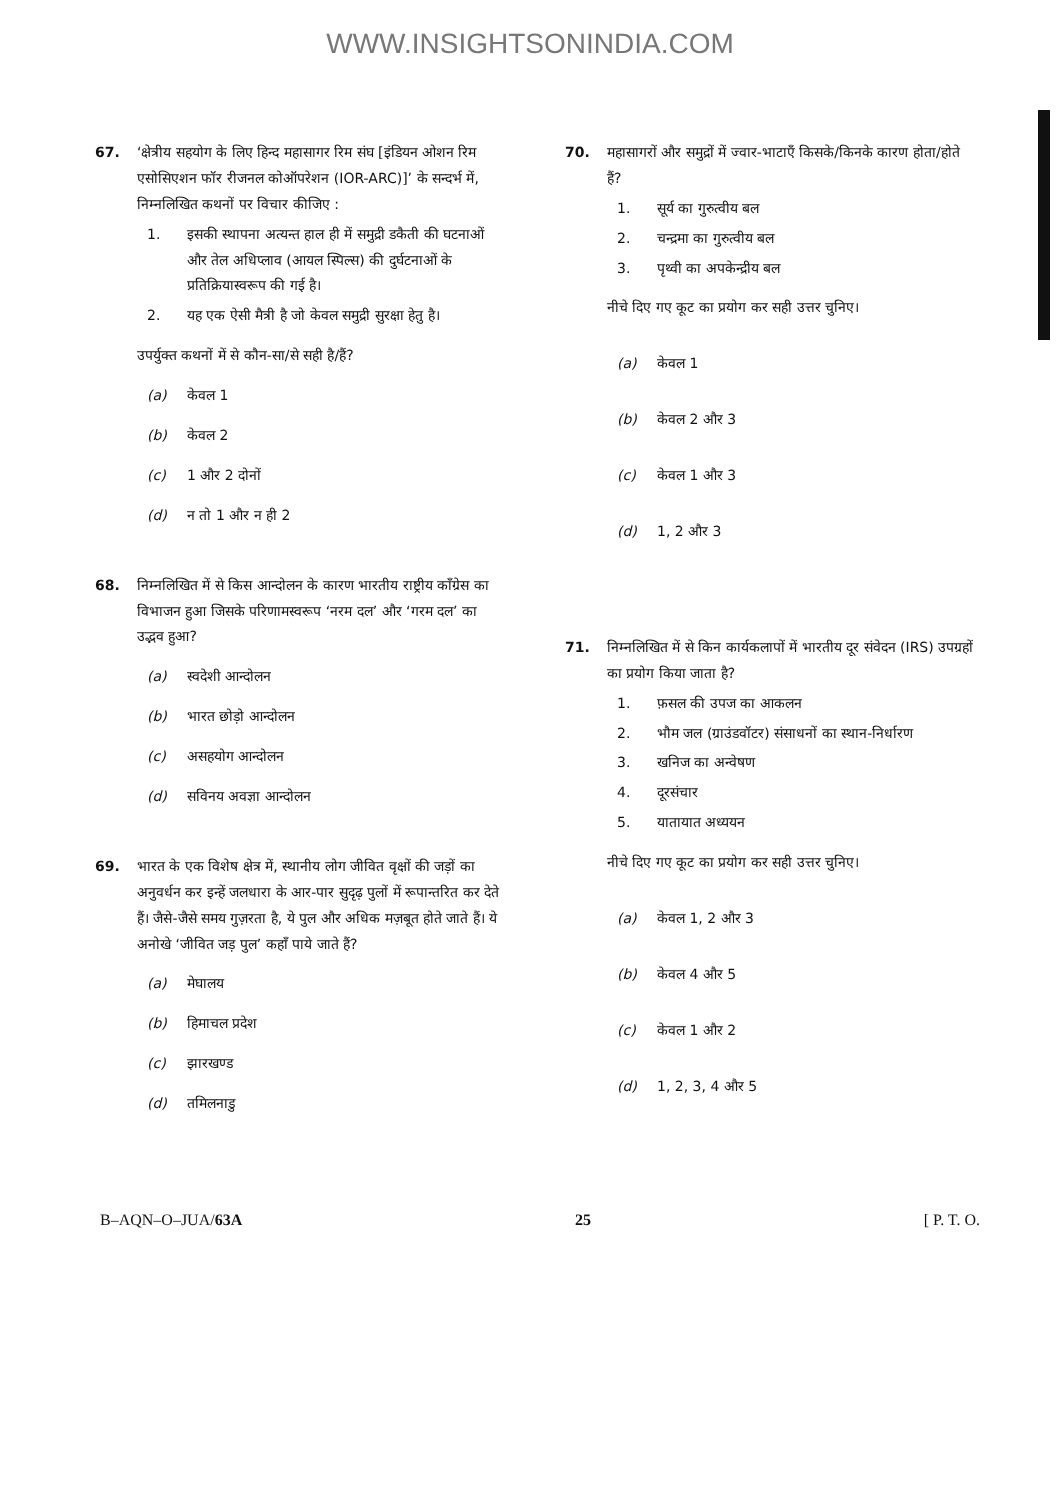WWW.INSIGHTSONINDIA.COM
67. ‘क्षेत्रीय सहयोग के लिए हिन्द महासागर रिम संघ [इंडियन ओशन रिम एसोसिएशन फॉर रीजनल कोऑपरेशन (IOR-ARC)]’ के सन्दर्भ में, निम्नलिखित कथनों पर विचार कीजिए :
1. इसकी स्थापना अत्यन्त हाल ही में समुद्री डकैती की घटनाओं और तेल अधिप्लाव (आयल स्पिल्स) की दुर्घटनाओं के प्रतिक्रियास्वरूप की गई है।
2. यह एक ऐसी मैत्री है जो केवल समुद्री सुरक्षा हेतु है।
उपर्युक्त कथनों में से कौन-सा/से सही है/हैं?
(a) केवल 1
(b) केवल 2
(c) 1 और 2 दोनों
(d) न तो 1 और न ही 2
68. निम्नलिखित में से किस आन्दोलन के कारण भारतीय राष्ट्रीय कॉंग्रेस का विभाजन हुआ जिसके परिणामस्वरूप ‘नरम दल’ और ‘गरम दल’ का उद्भव हुआ?
(a) स्वदेशी आन्दोलन
(b) भारत छोड़ो आन्दोलन
(c) असहयोग आन्दोलन
(d) सविनय अवज्ञा आन्दोलन
69. भारत के एक विशेष क्षेत्र में, स्थानीय लोग जीवित वृक्षों की जड़ों का अनुवर्धन कर इन्हें जलधारा के आर-पार सुदृढ़ पुलों में रूपान्तरित कर देते हैं। जैसे-जैसे समय गुज़रता है, ये पुल और अधिक मज़बूत होते जाते हैं। ये अनोखे ‘जीवित जड़ पुल’ कहाँ पाये जाते हैं?
(a) मेघालय
(b) हिमाचल प्रदेश
(c) झारखण्ड
(d) तमिलनाडु
70. महासागरों और समुद्रों में ज्वार-भाटाएँ किसके/किनके कारण होता/होते हैं?
1. सूर्य का गुरुत्वीय बल
2. चन्द्रमा का गुरुत्वीय बल
3. पृथ्वी का अपकेन्द्रीय बल
नीचे दिए गए कूट का प्रयोग कर सही उत्तर चुनिए।
(a) केवल 1
(b) केवल 2 और 3
(c) केवल 1 और 3
(d) 1, 2 और 3
71. निम्नलिखित में से किन कार्यकलापों में भारतीय दूर संवेदन (IRS) उपग्रहों का प्रयोग किया जाता है?
1. फ़सल की उपज का आकलन
2. भौम जल (ग्राउंडवॉटर) संसाधनों का स्थान-निर्धारण
3. खनिज का अन्वेषण
4. दूरसंचार
5. यातायात अध्ययन
नीचे दिए गए कूट का प्रयोग कर सही उत्तर चुनिए।
(a) केवल 1, 2 और 3
(b) केवल 4 और 5
(c) केवल 1 और 2
(d) 1, 2, 3, 4 और 5
B–AQN–O–JUA/63A 25 [ P. T. O.